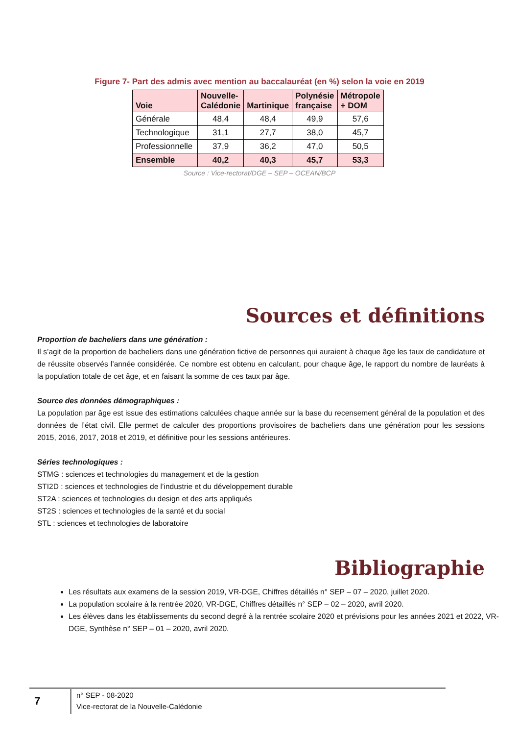Figure 7- Part des admis avec mention au baccalauréat (en %) selon la voie en 2019
| Voie | Nouvelle- Calédonie | Martinique | Polynésie française | Métropole + DOM |
| --- | --- | --- | --- | --- |
| Générale | 48,4 | 48,4 | 49,9 | 57,6 |
| Technologique | 31,1 | 27,7 | 38,0 | 45,7 |
| Professionnelle | 37,9 | 36,2 | 47,0 | 50,5 |
| Ensemble | 40,2 | 40,3 | 45,7 | 53,3 |
Source : Vice-rectorat/DGE – SEP – OCEAN/BCP
Sources et définitions
Proportion de bacheliers dans une génération :
Il s’agit de la proportion de bacheliers dans une génération fictive de personnes qui auraient à chaque âge les taux de candidature et de réussite observés l’année considérée. Ce nombre est obtenu en calculant, pour chaque âge, le rapport du nombre de lauréats à la population totale de cet âge, et en faisant la somme de ces taux par âge.
Source des données démographiques :
La population par âge est issue des estimations calculées chaque année sur la base du recensement général de la population et des données de l’état civil. Elle permet de calculer des proportions provisoires de bacheliers dans une génération pour les sessions 2015, 2016, 2017, 2018 et 2019, et définitive pour les sessions antérieures.
Séries technologiques :
STMG : sciences et technologies du management et de la gestion
STI2D : sciences et technologies de l’industrie et du développement durable
ST2A : sciences et technologies du design et des arts appliqués
ST2S : sciences et technologies de la santé et du social
STL : sciences et technologies de laboratoire
Bibliographie
Les résultats aux examens de la session 2019, VR-DGE, Chiffres détaillés n° SEP – 07 – 2020, juillet 2020.
La population scolaire à la rentrée 2020, VR-DGE, Chiffres détaillés n° SEP – 02 – 2020, avril 2020.
Les élèves dans les établissements du second degré à la rentrée scolaire 2020 et prévisions pour les années 2021 et 2022, VR-DGE, Synthèse n° SEP – 01 – 2020, avril 2020.
7
n° SEP - 08-2020
Vice-rectorat de la Nouvelle-Calédonie